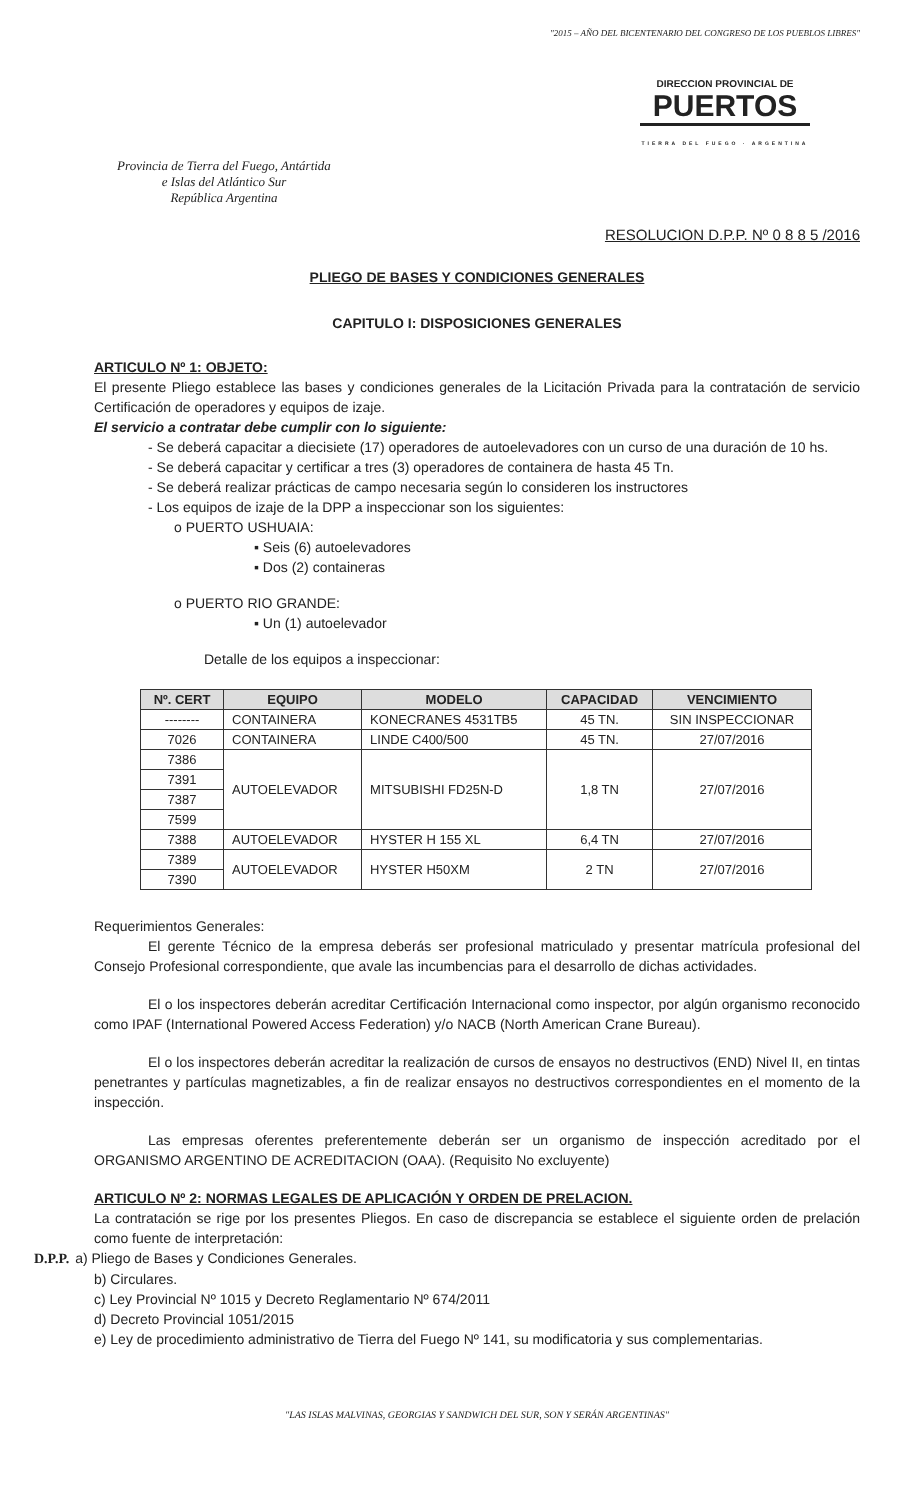"2015 – AÑO DEL BICENTENARIO DEL CONGRESO DE LOS PUEBLOS LIBRES"
Provincia de Tierra del Fuego, Antártida
e Islas del Atlántico Sur
República Argentina
DIRECCION PROVINCIAL DE
PUERTOS
TIERRA DEL FUEGO · ARGENTINA
RESOLUCION D.P.P. Nº 0 8 8 5 /2016
PLIEGO DE BASES Y CONDICIONES GENERALES
CAPITULO I: DISPOSICIONES GENERALES
ARTICULO Nº 1: OBJETO:
El presente Pliego establece las bases y condiciones generales de la Licitación Privada para la contratación de servicio Certificación de operadores y equipos de izaje.
El servicio a contratar debe cumplir con lo siguiente:
- Se deberá capacitar a diecisiete (17) operadores de autoelevadores con un curso de una duración de 10 hs.
- Se deberá capacitar y certificar a tres (3) operadores de containera de hasta 45 Tn.
- Se deberá realizar prácticas de campo necesaria según lo consideren los instructores
- Los equipos de izaje de la DPP a inspeccionar son los siguientes:
o PUERTO USHUAIA:
▪ Seis (6) autoelevadores
▪ Dos (2) containeras
o PUERTO RIO GRANDE:
▪ Un (1) autoelevador
Detalle de los equipos a inspeccionar:
| Nº. CERT | EQUIPO | MODELO | CAPACIDAD | VENCIMIENTO |
| --- | --- | --- | --- | --- |
| -------- | CONTAINERA | KONECRANES 4531TB5 | 45 TN. | SIN INSPECCIONAR |
| 7026 | CONTAINERA | LINDE C400/500 | 45 TN. | 27/07/2016 |
| 7386 | AUTOELEVADOR | MITSUBISHI FD25N-D | 1,8 TN | 27/07/2016 |
| 7391 | | | | |
| 7387 | | | | |
| 7599 | | | | |
| 7388 | AUTOELEVADOR | HYSTER H 155 XL | 6,4 TN | 27/07/2016 |
| 7389 | AUTOELEVADOR | HYSTER H50XM | 2 TN | 27/07/2016 |
| 7390 | | | | |
Requerimientos Generales:
El gerente Técnico de la empresa deberás ser profesional matriculado y presentar matrícula profesional del Consejo Profesional correspondiente, que avale las incumbencias para el desarrollo de dichas actividades.
El o los inspectores deberán acreditar Certificación Internacional como inspector, por algún organismo reconocido como IPAF (International Powered Access Federation) y/o NACB (North American Crane Bureau).
El o los inspectores deberán acreditar la realización de cursos de ensayos no destructivos (END) Nivel II, en tintas penetrantes y partículas magnetizables, a fin de realizar ensayos no destructivos correspondientes en el momento de la inspección.
Las empresas oferentes preferentemente deberán ser un organismo de inspección acreditado por el ORGANISMO ARGENTINO DE ACREDITACION (OAA). (Requisito No excluyente)
ARTICULO Nº 2: NORMAS LEGALES DE APLICACIÓN Y ORDEN DE PRELACION.
La contratación se rige por los presentes Pliegos. En caso de discrepancia se establece el siguiente orden de prelación como fuente de interpretación:
D.P.P. a) Pliego de Bases y Condiciones Generales.
b) Circulares.
c) Ley Provincial Nº 1015 y Decreto Reglamentario Nº 674/2011
d) Decreto Provincial 1051/2015
e) Ley de procedimiento administrativo de Tierra del Fuego Nº 141, su modificatoria y sus complementarias.
"LAS ISLAS MALVINAS, GEORGIAS Y SANDWICH DEL SUR, SON Y SERÁN ARGENTINAS"